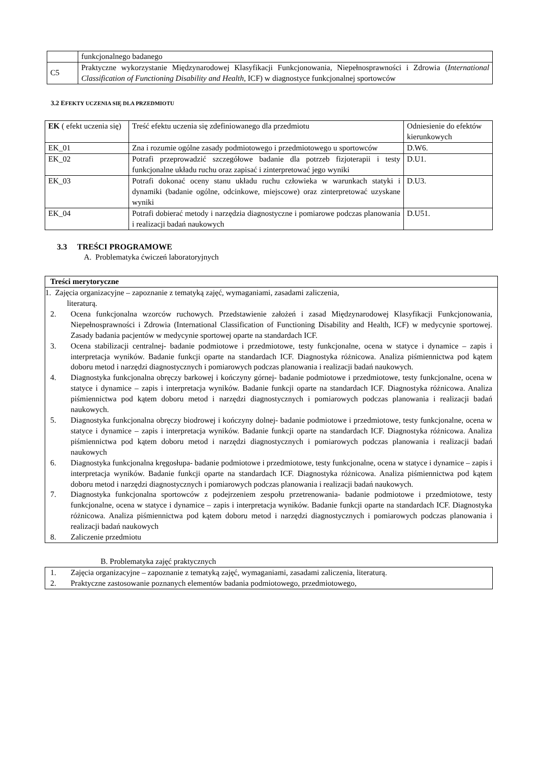| | funkcjonalnego badanego |
| C5 | Praktyczne wykorzystanie Międzynarodowej Klasyfikacji Funkcjonowania, Niepełnosprawności i Zdrowia ( International Classification of Functioning Disability and Health , ICF) w diagnostyce funkcjonalnej sportowców |
3.2 EFEKTY UCZENIA SIĘ DLA PRZEDMIOTU
| EK ( efekt uczenia się) | Treść efektu uczenia się zdefiniowanego dla przedmiotu | Odniesienie do efektów kierunkowych |
| --- | --- | --- |
| EK_01 | Zna i rozumie ogólne zasady podmiotowego i przedmiotowego u sportowców | D.W6. |
| EK_02 | Potrafi przeprowadzić szczegółowe badanie dla potrzeb fizjoterapii i testy funkcjonalne układu ruchu oraz zapisać i zinterpretować jego wyniki | D.U1. |
| EK_03 | Potrafi dokonać oceny stanu układu ruchu człowieka w warunkach statyki i dynamiki (badanie ogólne, odcinkowe, miejscowe) oraz zinterpretować uzyskane wyniki | D.U3. |
| EK_04 | Potrafi dobierać metody i narzędzia diagnostyczne i pomiarowe podczas planowania i realizacji badań naukowych | D.U51. |
3.3 TREŚCI PROGRAMOWE
A. Problematyka ćwiczeń laboratoryjnych
| Treści merytoryczne |
| 1. Zajęcia organizacyjne – zapoznanie z tematyką zajęć, wymaganiami, zasadami zaliczenia, literaturą. 2. Ocena funkcjonalna wzorców ruchowych. Przedstawienie założeń i zasad Międzynarodowej Klasyfikacji Funkcjonowania, Niepełnosprawności i Zdrowia (International Classification of Functioning Disability and Health, ICF) w medycynie sportowej. Zasady badania pacjentów w medycynie sportowej oparte na standardach ICF. 3. Ocena stabilizacji centralnej- badanie podmiotowe i przedmiotowe, testy funkcjonalne, ocena w statyce i dynamice – zapis i interpretacja wyników. Badanie funkcji oparte na standardach ICF. Diagnostyka różnicowa. Analiza piśmiennictwa pod kątem doboru metod i narzędzi diagnostycznych i pomiarowych podczas planowania i realizacji badań naukowych. 4. Diagnostyka funkcjonalna obręczy barkowej i kończyny górnej- badanie podmiotowe i przedmiotowe, testy funkcjonalne, ocena w statyce i dynamice – zapis i interpretacja wyników. Badanie funkcji oparte na standardach ICF. Diagnostyka różnicowa. Analiza piśmiennictwa pod kątem doboru metod i narzędzi diagnostycznych i pomiarowych podczas planowania i realizacji badań naukowych. 5. Diagnostyka funkcjonalna obręczy biodrowej i kończyny dolnej- badanie podmiotowe i przedmiotowe, testy funkcjonalne, ocena w statyce i dynamice – zapis i interpretacja wyników. Badanie funkcji oparte na standardach ICF. Diagnostyka różnicowa. Analiza piśmiennictwa pod kątem doboru metod i narzędzi diagnostycznych i pomiarowych podczas planowania i realizacji badań naukowych 6. Diagnostyka funkcjonalna kręgosłupa- badanie podmiotowe i przedmiotowe, testy funkcjonalne, ocena w statyce i dynamice – zapis i interpretacja wyników. Badanie funkcji oparte na standardach ICF. Diagnostyka różnicowa. Analiza piśmiennictwa pod kątem doboru metod i narzędzi diagnostycznych i pomiarowych podczas planowania i realizacji badań naukowych. 7. Diagnostyka funkcjonalna sportowców z podejrzeniem zespołu przetrenowania- badanie podmiotowe i przedmiotowe, testy funkcjonalne, ocena w statyce i dynamice – zapis i interpretacja wyników. Badanie funkcji oparte na standardach ICF. Diagnostyka różnicowa. Analiza piśmiennictwa pod kątem doboru metod i narzędzi diagnostycznych i pomiarowych podczas planowania i realizacji badań naukowych 8. Zaliczenie przedmiotu |
B. Problematyka zajęć praktycznych
| 1. Zajęcia organizacyjne – zapoznanie z tematyką zajęć, wymaganiami, zasadami zaliczenia, literaturą. 2. Praktyczne zastosowanie poznanych elementów badania podmiotowego, przedmiotowego, |